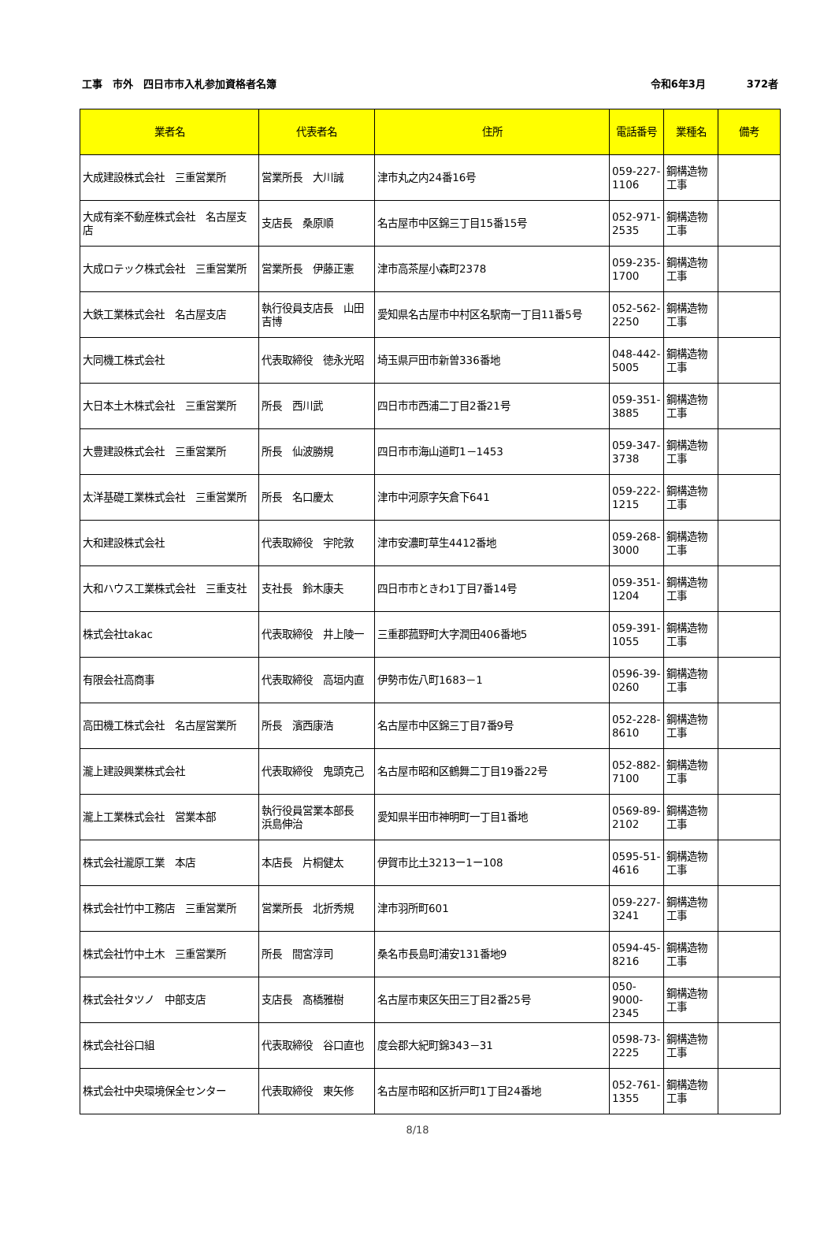工事　市外　四日市市入札参加資格者名簿 令和6年3月　　　　372者
| 業者名 | 代表者名 | 住所 | 電話番号 | 業種名 | 備考 |
| --- | --- | --- | --- | --- | --- |
| 大成建設株式会社 三重営業所 | 営業所長 大川誠 | 津市丸之内24番16号 | 059-227-1106 | 鋼構造物工事 | |
| 大成有楽不動産株式会社 名古屋支店 | 支店長 桑原順 | 名古屋市中区錦三丁目15番15号 | 052-971-2535 | 鋼構造物工事 | |
| 大成ロテック株式会社 三重営業所 | 営業所長 伊藤正憲 | 津市高茶屋小森町2378 | 059-235-1700 | 鋼構造物工事 | |
| 大鉄工業株式会社 名古屋支店 | 執行役員支店長 山田吉博 | 愛知県名古屋市中村区名駅南一丁目11番5号 | 052-562-2250 | 鋼構造物工事 | |
| 大同機工株式会社 | 代表取締役 徳永光昭 | 埼玉県戸田市新曽336番地 | 048-442-5005 | 鋼構造物工事 | |
| 大日本土木株式会社 三重営業所 | 所長 西川武 | 四日市市西浦二丁目2番21号 | 059-351-3885 | 鋼構造物工事 | |
| 大豊建設株式会社 三重営業所 | 所長 仙波勝規 | 四日市市海山道町1－1453 | 059-347-3738 | 鋼構造物工事 | |
| 太洋基礎工業株式会社 三重営業所 | 所長 名口慶太 | 津市中河原字矢倉下641 | 059-222-1215 | 鋼構造物工事 | |
| 大和建設株式会社 | 代表取締役 宇陀敦 | 津市安濃町草生4412番地 | 059-268-3000 | 鋼構造物工事 | |
| 大和ハウス工業株式会社 三重支社 | 支社長 鈴木康夫 | 四日市市ときわ1丁目7番14号 | 059-351-1204 | 鋼構造物工事 | |
| 株式会社takac | 代表取締役 井上陵一 | 三重郡菰野町大字潤田406番地5 | 059-391-1055 | 鋼構造物工事 | |
| 有限会社高商事 | 代表取締役 高垣内直 | 伊勢市佐八町1683－1 | 0596-39-0260 | 鋼構造物工事 | |
| 高田機工株式会社 名古屋営業所 | 所長 濱西康浩 | 名古屋市中区錦三丁目7番9号 | 052-228-8610 | 鋼構造物工事 | |
| 瀧上建設興業株式会社 | 代表取締役 鬼頭克己 | 名古屋市昭和区鶴舞二丁目19番22号 | 052-882-7100 | 鋼構造物工事 | |
| 瀧上工業株式会社 営業本部 | 執行役員営業本部長 浜島伸治 | 愛知県半田市神明町一丁目1番地 | 0569-89-2102 | 鋼構造物工事 | |
| 株式会社瀧原工業 本店 | 本店長 片桐健太 | 伊賀市比土3213ー1ー108 | 0595-51-4616 | 鋼構造物工事 | |
| 株式会社竹中工務店 三重営業所 | 営業所長 北折秀規 | 津市羽所町601 | 059-227-3241 | 鋼構造物工事 | |
| 株式会社竹中土木 三重営業所 | 所長 間宮淳司 | 桑名市長島町浦安131番地9 | 0594-45-8216 | 鋼構造物工事 | |
| 株式会社タツノ 中部支店 | 支店長 髙橋雅樹 | 名古屋市東区矢田三丁目2番25号 | 050-9000-2345 | 鋼構造物工事 | |
| 株式会社谷口組 | 代表取締役 谷口直也 | 度会郡大紀町錦343－31 | 0598-73-2225 | 鋼構造物工事 | |
| 株式会社中央環境保全センター | 代表取締役 東矢修 | 名古屋市昭和区折戸町1丁目24番地 | 052-761-1355 | 鋼構造物工事 | |
8/18